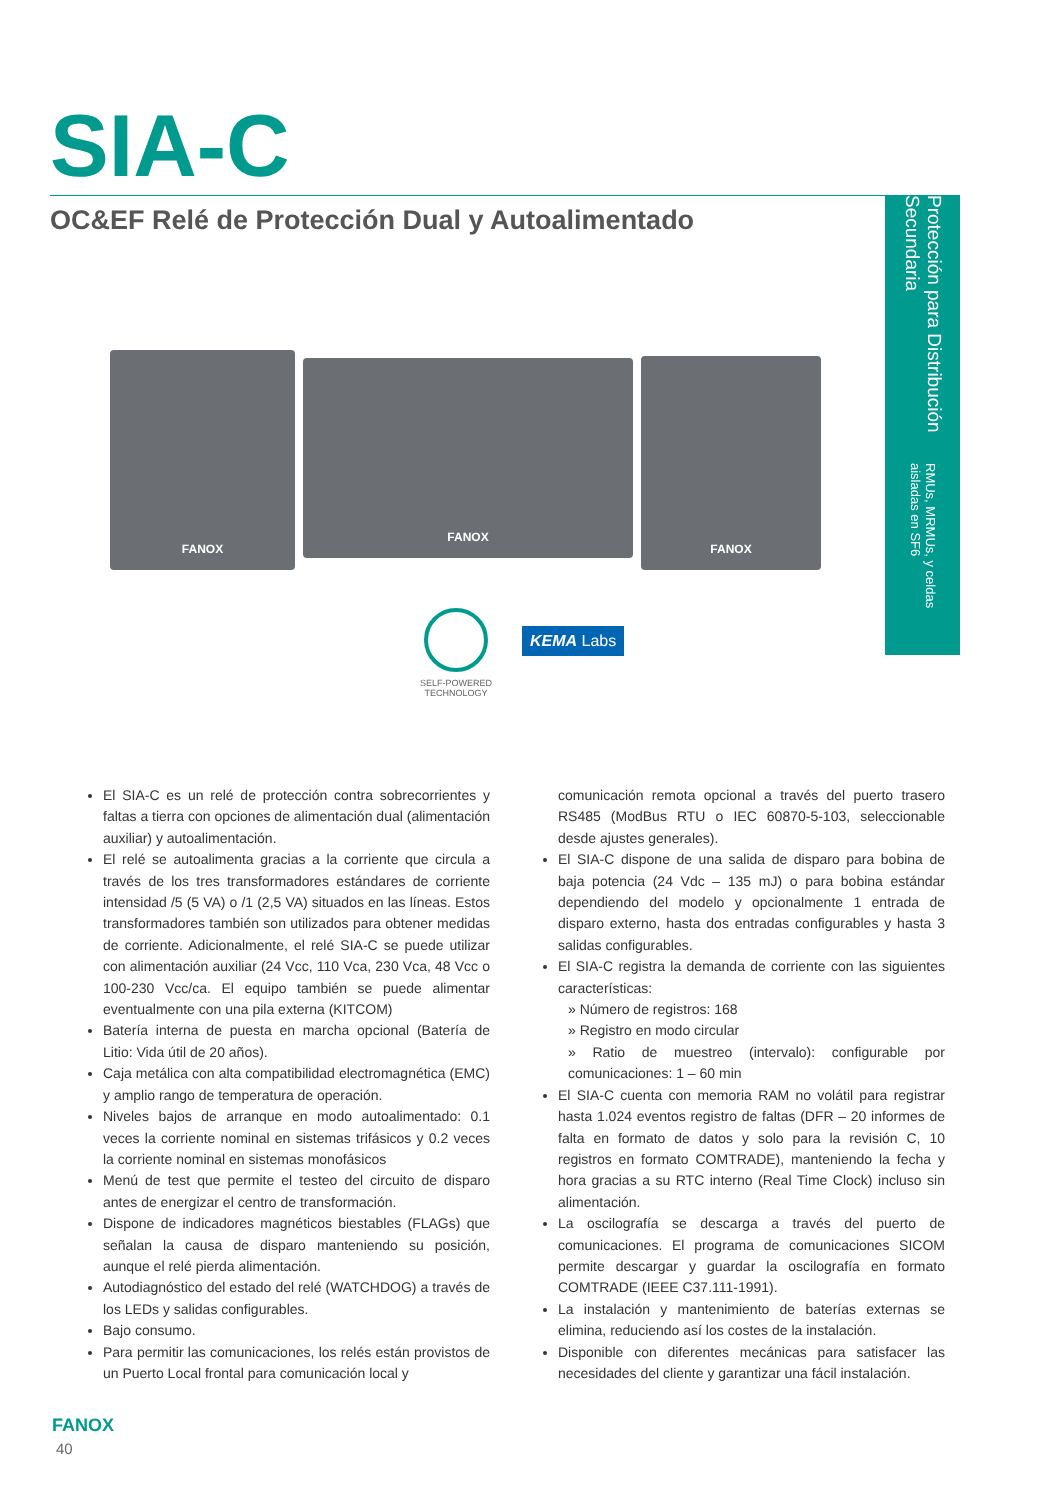SIA-C
OC&EF Relé de Protección Dual y Autoalimentado
Protección para Distribución Secundaria RMUs, MRMUs, y celdas aisladas en SF6
FANOX
FANOX
FANOX
SELF-POWERED
TECHNOLOGY
KEMA Labs
El SIA-C es un relé de protección contra sobrecorrientes y faltas a tierra con opciones de alimentación dual (alimentación auxiliar) y autoalimentación.
El relé se autoalimenta gracias a la corriente que circula a través de los tres transformadores estándares de corriente intensidad /5 (5 VA) o /1 (2,5 VA) situados en las líneas. Estos transformadores también son utilizados para obtener medidas de corriente. Adicionalmente, el relé SIA-C se puede utilizar con alimentación auxiliar (24 Vcc, 110 Vca, 230 Vca, 48 Vcc o 100-230 Vcc/ca. El equipo también se puede alimentar eventualmente con una pila externa (KITCOM)
Batería interna de puesta en marcha opcional (Batería de Litio: Vida útil de 20 años).
Caja metálica con alta compatibilidad electromagnética (EMC) y amplio rango de temperatura de operación.
Niveles bajos de arranque en modo autoalimentado: 0.1 veces la corriente nominal en sistemas trifásicos y 0.2 veces la corriente nominal en sistemas monofásicos
Menú de test que permite el testeo del circuito de disparo antes de energizar el centro de transformación.
Dispone de indicadores magnéticos biestables (FLAGs) que señalan la causa de disparo manteniendo su posición, aunque el relé pierda alimentación.
Autodiagnóstico del estado del relé (WATCHDOG) a través de los LEDs y salidas configurables.
Bajo consumo.
Para permitir las comunicaciones, los relés están provistos de un Puerto Local frontal para comunicación local y
comunicación remota opcional a través del puerto trasero RS485 (ModBus RTU o IEC 60870-5-103, seleccionable desde ajustes generales).
El SIA-C dispone de una salida de disparo para bobina de baja potencia (24 Vdc – 135 mJ) o para bobina estándar dependiendo del modelo y opcionalmente 1 entrada de disparo externo, hasta dos entradas configurables y hasta 3 salidas configurables.
El SIA-C registra la demanda de corriente con las siguientes características:
» Número de registros: 168
» Registro en modo circular
» Ratio de muestreo (intervalo): configurable por comunicaciones: 1 – 60 min
El SIA-C cuenta con memoria RAM no volátil para registrar hasta 1.024 eventos registro de faltas (DFR – 20 informes de falta en formato de datos y solo para la revisión C, 10 registros en formato COMTRADE), manteniendo la fecha y hora gracias a su RTC interno (Real Time Clock) incluso sin alimentación.
La oscilografía se descarga a través del puerto de comunicaciones. El programa de comunicaciones SICOM permite descargar y guardar la oscilografía en formato COMTRADE (IEEE C37.111-1991).
La instalación y mantenimiento de baterías externas se elimina, reduciendo así los costes de la instalación.
Disponible con diferentes mecánicas para satisfacer las necesidades del cliente y garantizar una fácil instalación.
FANOX
40